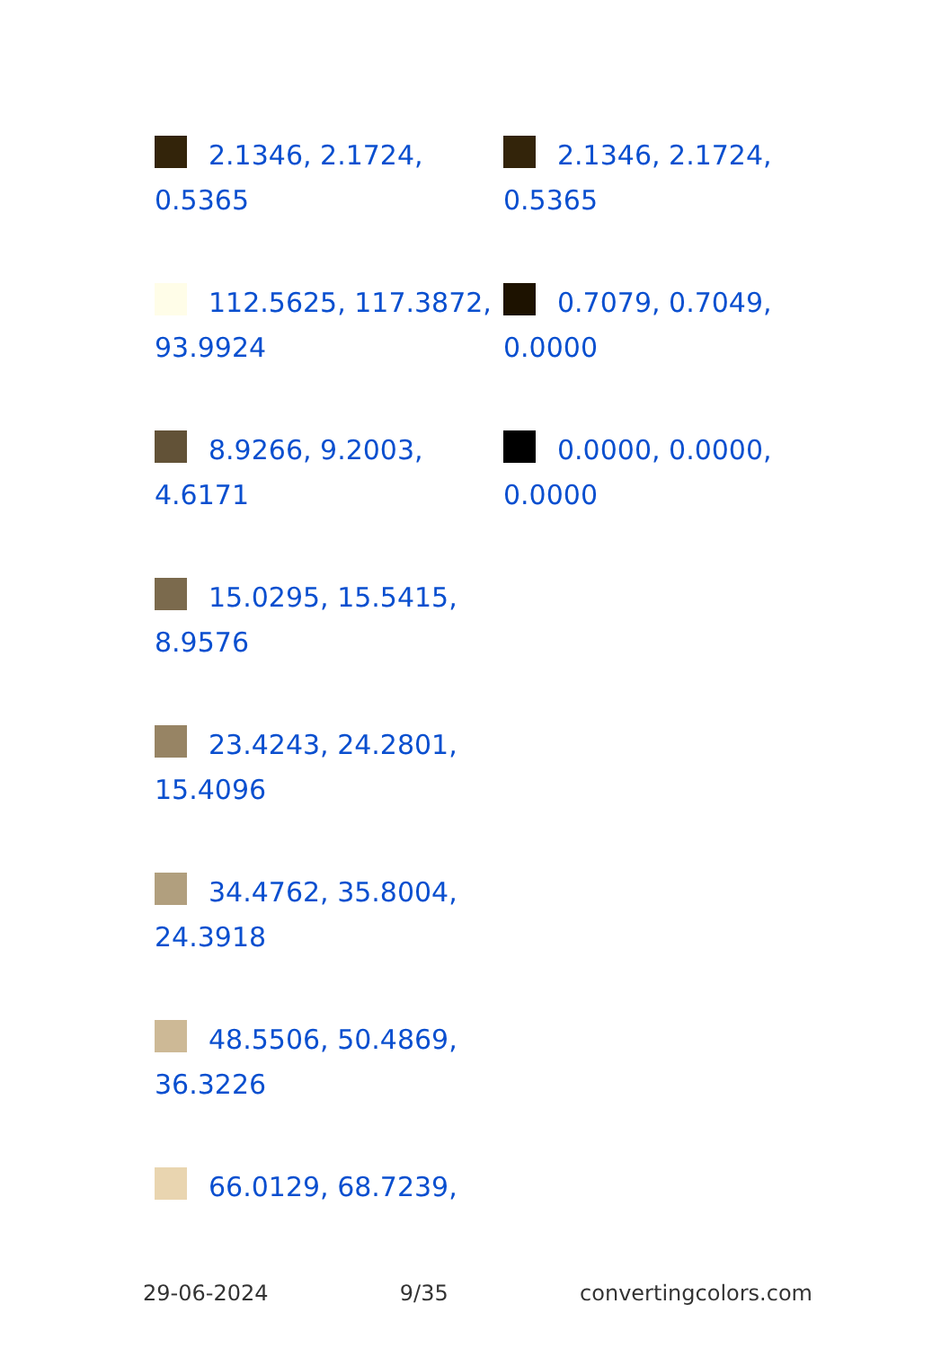2.1346, 2.1724, 0.5365
112.5625, 117.3872, 93.9924
8.9266, 9.2003, 4.6171
15.0295, 15.5415, 8.9576
23.4243, 24.2801, 15.4096
34.4762, 35.8004, 24.3918
48.5506, 50.4869, 36.3226
66.0129, 68.7239,
2.1346, 2.1724, 0.5365
0.7079, 0.7049, 0.0000
0.0000, 0.0000, 0.0000
29-06-2024 9/35 convertingcolors.com